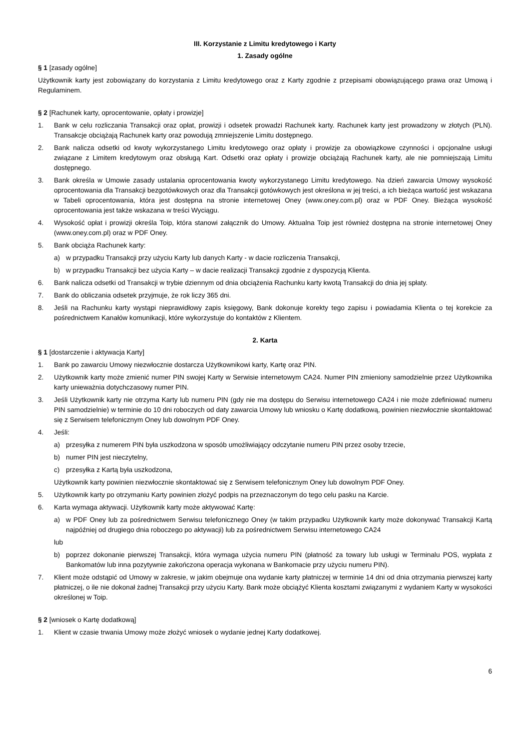III. Korzystanie z Limitu kredytowego i Karty
1. Zasady ogólne
§ 1 [zasady ogólne]
Użytkownik karty jest zobowiązany do korzystania z Limitu kredytowego oraz z Karty zgodnie z przepisami obowiązującego prawa oraz Umową i Regulaminem.
§ 2 [Rachunek karty, oprocentowanie, opłaty i prowizje]
1. Bank w celu rozliczania Transakcji oraz opłat, prowizji i odsetek prowadzi Rachunek karty. Rachunek karty jest prowadzony w złotych (PLN). Transakcje obciążają Rachunek karty oraz powodują zmniejszenie Limitu dostępnego.
2. Bank nalicza odsetki od kwoty wykorzystanego Limitu kredytowego oraz opłaty i prowizje za obowiązkowe czynności i opcjonalne usługi związane z Limitem kredytowym oraz obsługą Kart. Odsetki oraz opłaty i prowizje obciążają Rachunek karty, ale nie pomniejszają Limitu dostępnego.
3. Bank określa w Umowie zasady ustalania oprocentowania kwoty wykorzystanego Limitu kredytowego. Na dzień zawarcia Umowy wysokość oprocentowania dla Transakcji bezgotówkowych oraz dla Transakcji gotówkowych jest określona w jej treści, a ich bieżąca wartość jest wskazana w Tabeli oprocentowania, która jest dostępna na stronie internetowej Oney (www.oney.com.pl) oraz w PDF Oney. Bieżąca wysokość oprocentowania jest także wskazana w treści Wyciągu.
4. Wysokość opłat i prowizji określa Toip, która stanowi załącznik do Umowy. Aktualna Toip jest również dostępna na stronie internetowej Oney (www.oney.com.pl) oraz w PDF Oney.
5. Bank obciąża Rachunek karty:
a) w przypadku Transakcji przy użyciu Karty lub danych Karty - w dacie rozliczenia Transakcji,
b) w przypadku Transakcji bez użycia Karty – w dacie realizacji Transakcji zgodnie z dyspozycją Klienta.
6. Bank nalicza odsetki od Transakcji w trybie dziennym od dnia obciążenia Rachunku karty kwotą Transakcji do dnia jej spłaty.
7. Bank do obliczania odsetek przyjmuje, że rok liczy 365 dni.
8. Jeśli na Rachunku karty wystąpi nieprawidłowy zapis księgowy, Bank dokonuje korekty tego zapisu i powiadamia Klienta o tej korekcie za pośrednictwem Kanałów komunikacji, które wykorzystuje do kontaktów z Klientem.
2. Karta
§ 1 [dostarczenie i aktywacja Karty]
1. Bank po zawarciu Umowy niezwłocznie dostarcza Użytkownikowi karty, Kartę oraz PIN.
2. Użytkownik karty może zmienić numer PIN swojej Karty w Serwisie internetowym CA24. Numer PIN zmieniony samodzielnie przez Użytkownika karty unieważnia dotychczasowy numer PIN.
3. Jeśli Użytkownik karty nie otrzyma Karty lub numeru PIN (gdy nie ma dostępu do Serwisu internetowego CA24 i nie może zdefiniować numeru PIN samodzielnie) w terminie do 10 dni roboczych od daty zawarcia Umowy lub wniosku o Kartę dodatkową, powinien niezwłocznie skontaktować się z Serwisem telefonicznym Oney lub dowolnym PDF Oney.
4. Jeśli:
a) przesyłka z numerem PIN była uszkodzona w sposób umożliwiający odczytanie numeru PIN przez osoby trzecie,
b) numer PIN jest nieczytelny,
c) przesyłka z Kartą była uszkodzona,
Użytkownik karty powinien niezwłocznie skontaktować się z Serwisem telefonicznym Oney lub dowolnym PDF Oney.
5. Użytkownik karty po otrzymaniu Karty powinien złożyć podpis na przeznaczonym do tego celu pasku na Karcie.
6. Karta wymaga aktywacji. Użytkownik karty może aktywować Kartę:
a) w PDF Oney lub za pośrednictwem Serwisu telefonicznego Oney (w takim przypadku Użytkownik karty może dokonywać Transakcji Kartą najpóźniej od drugiego dnia roboczego po aktywacji) lub za pośrednictwem Serwisu internetowego CA24
lub
b) poprzez dokonanie pierwszej Transakcji, która wymaga użycia numeru PIN (płatność za towary lub usługi w Terminalu POS, wypłata z Bankomatów lub inna pozytywnie zakończona operacja wykonana w Bankomacie przy użyciu numeru PIN).
7. Klient może odstąpić od Umowy w zakresie, w jakim obejmuje ona wydanie karty płatniczej w terminie 14 dni od dnia otrzymania pierwszej karty płatniczej, o ile nie dokonał żadnej Transakcji przy użyciu Karty. Bank może obciążyć Klienta kosztami związanymi z wydaniem Karty w wysokości określonej w Toip.
§ 2 [wniosek o Kartę dodatkową]
1. Klient w czasie trwania Umowy może złożyć wniosek o wydanie jednej Karty dodatkowej.
6